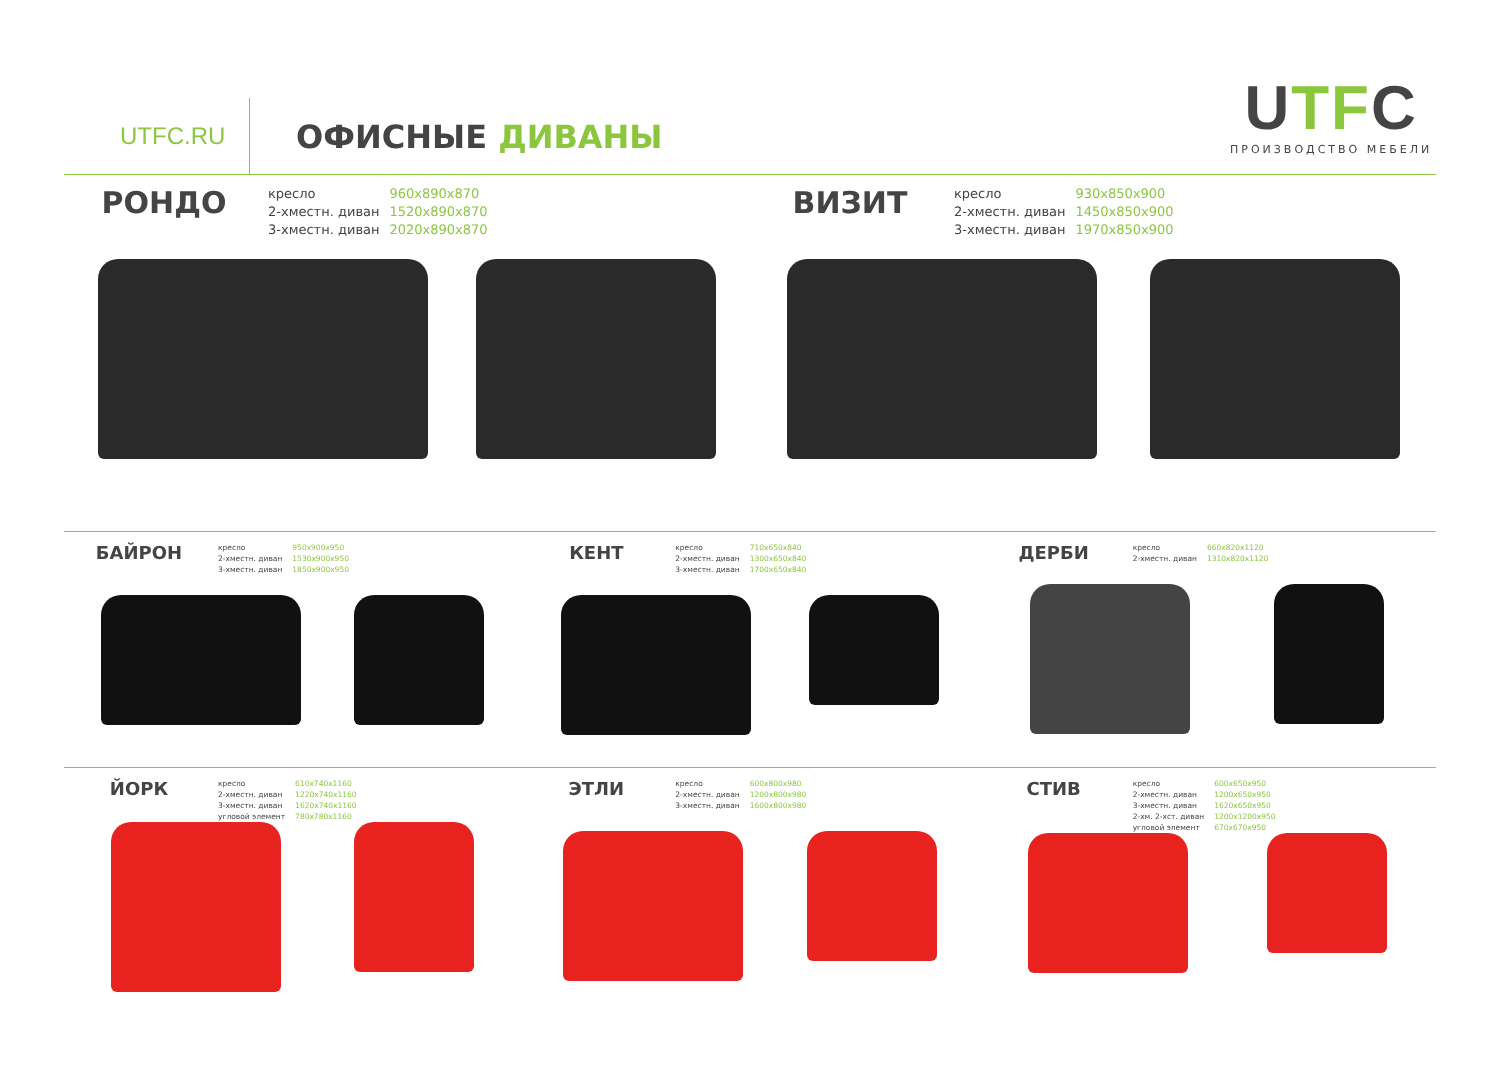UTFC.RU ОФИСНЫЕ ДИВАНЫ
UTFC
ПРОИЗВОДСТВО МЕБЕЛИ
РОНДО
| кресло | 960x890x870 |
| 2-хместн. диван | 1520x890x870 |
| 3-хместн. диван | 2020x890x870 |
ВИЗИТ
| кресло | 930x850x900 |
| 2-хместн. диван | 1450x850x900 |
| 3-хместн. диван | 1970x850x900 |
БАЙРОН
| кресло | 950x900x950 |
| 2-хместн. диван | 1530x900x950 |
| 3-хместн. диван | 1850x900x950 |
КЕНТ
| кресло | 710x650x840 |
| 2-хместн. диван | 1300x650x840 |
| 3-хместн. диван | 1700x650x840 |
ДЕРБИ
| кресло | 660x820x1120 |
| 2-хместн. диван | 1310x820x1120 |
ЙОРК
| кресло | 610x740x1160 |
| 2-хместн. диван | 1220x740x1160 |
| 3-хместн. диван | 1620x740x1160 |
| угловой элемент | 780x780x1160 |
ЭТЛИ
| кресло | 600x800x980 |
| 2-хместн. диван | 1200x800x980 |
| 3-хместн. диван | 1600x800x980 |
СТИВ
| кресло | 600x650x950 |
| 2-хместн. диван | 1200x650x950 |
| 3-хместн. диван | 1620x650x950 |
| 2-хм. 2-хст. диван | 1200x1200x950 |
| угловой элемент | 670x670x950 |